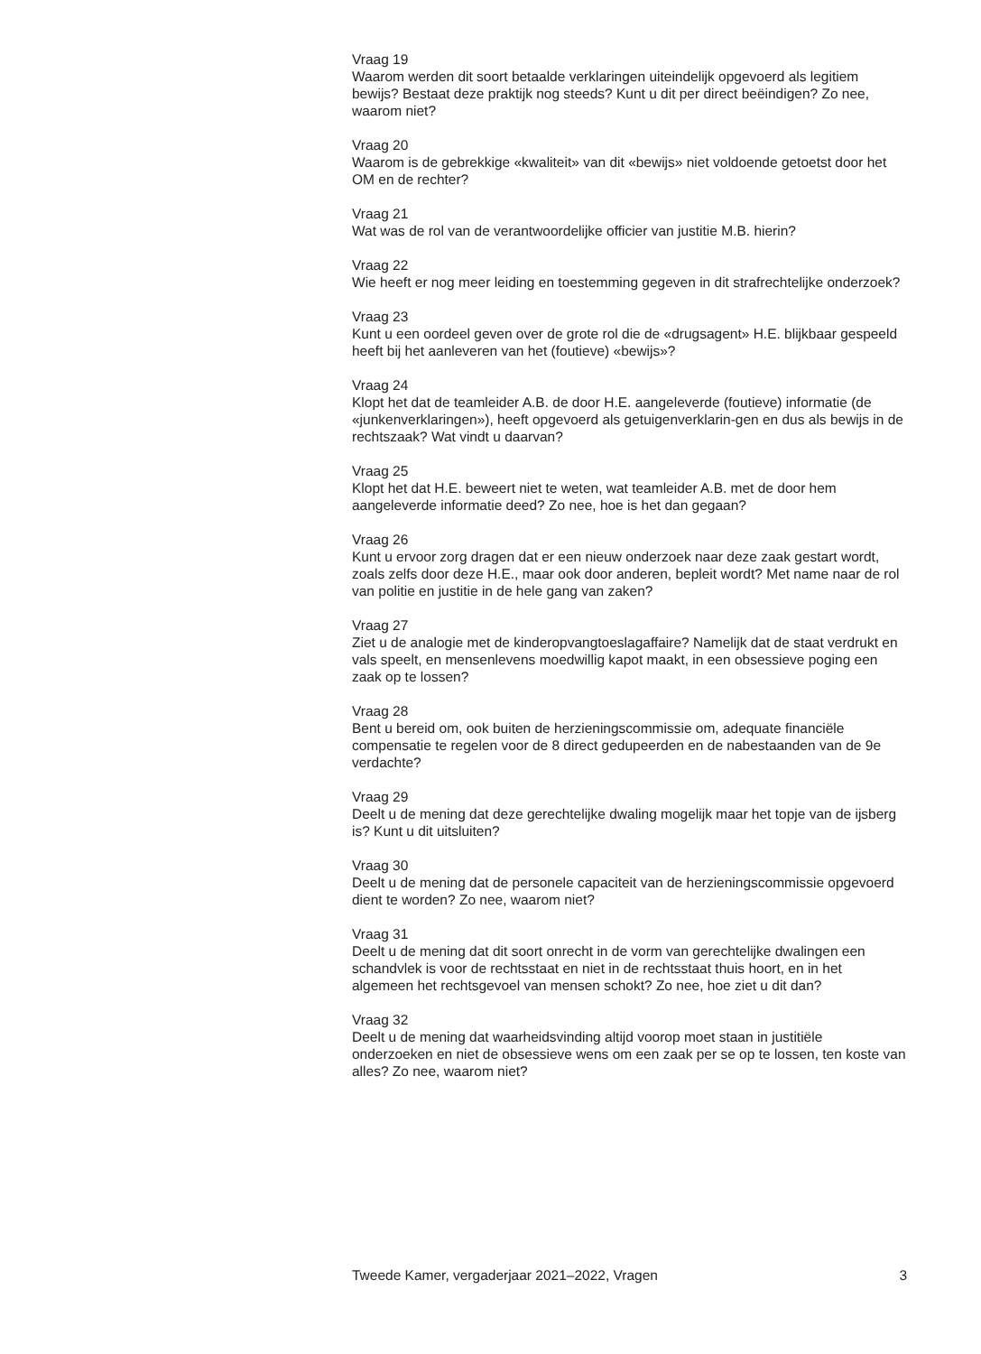Vraag 19
Waarom werden dit soort betaalde verklaringen uiteindelijk opgevoerd als legitiem bewijs? Bestaat deze praktijk nog steeds? Kunt u dit per direct beëindigen? Zo nee, waarom niet?
Vraag 20
Waarom is de gebrekkige «kwaliteit» van dit «bewijs» niet voldoende getoetst door het OM en de rechter?
Vraag 21
Wat was de rol van de verantwoordelijke officier van justitie M.B. hierin?
Vraag 22
Wie heeft er nog meer leiding en toestemming gegeven in dit strafrechtelijke onderzoek?
Vraag 23
Kunt u een oordeel geven over de grote rol die de «drugsagent» H.E. blijkbaar gespeeld heeft bij het aanleveren van het (foutieve) «bewijs»?
Vraag 24
Klopt het dat de teamleider A.B. de door H.E. aangeleverde (foutieve) informatie (de «junkenverklaringen»), heeft opgevoerd als getuigenverklarin-gen en dus als bewijs in de rechtszaak? Wat vindt u daarvan?
Vraag 25
Klopt het dat H.E. beweert niet te weten, wat teamleider A.B. met de door hem aangeleverde informatie deed? Zo nee, hoe is het dan gegaan?
Vraag 26
Kunt u ervoor zorg dragen dat er een nieuw onderzoek naar deze zaak gestart wordt, zoals zelfs door deze H.E., maar ook door anderen, bepleit wordt? Met name naar de rol van politie en justitie in de hele gang van zaken?
Vraag 27
Ziet u de analogie met de kinderopvangtoeslagaffaire? Namelijk dat de staat verdrukt en vals speelt, en mensenlevens moedwillig kapot maakt, in een obsessieve poging een zaak op te lossen?
Vraag 28
Bent u bereid om, ook buiten de herzieningscommissie om, adequate financiële compensatie te regelen voor de 8 direct gedupeerden en de nabestaanden van de 9e verdachte?
Vraag 29
Deelt u de mening dat deze gerechtelijke dwaling mogelijk maar het topje van de ijsberg is? Kunt u dit uitsluiten?
Vraag 30
Deelt u de mening dat de personele capaciteit van de herzieningscommissie opgevoerd dient te worden? Zo nee, waarom niet?
Vraag 31
Deelt u de mening dat dit soort onrecht in de vorm van gerechtelijke dwalingen een schandvlek is voor de rechtsstaat en niet in de rechtsstaat thuis hoort, en in het algemeen het rechtsgevoel van mensen schokt? Zo nee, hoe ziet u dit dan?
Vraag 32
Deelt u de mening dat waarheidsvinding altijd voorop moet staan in justitiële onderzoeken en niet de obsessieve wens om een zaak per se op te lossen, ten koste van alles? Zo nee, waarom niet?
Tweede Kamer, vergaderjaar 2021–2022, Vragen 3